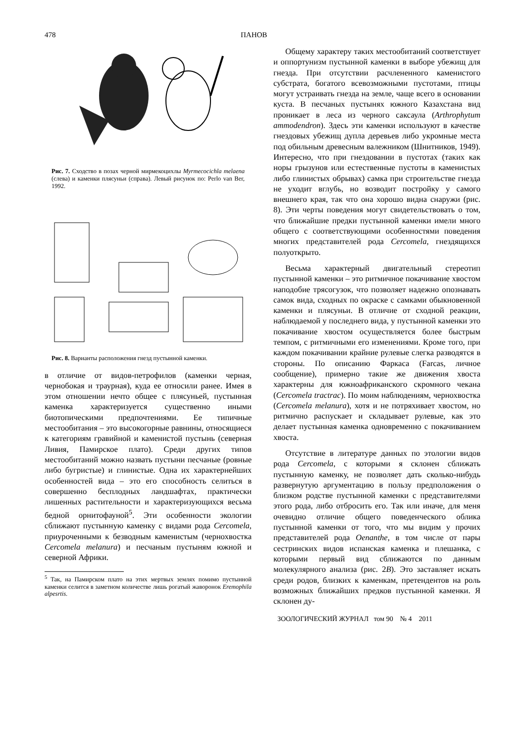478 ПАНОВ
Рис. 7. Сходство в позах черной мирмекоцихлы Myrmecocichla melaena (слева) и каменки плясуньи (справа). Левый рисунок по: Perlo van Ber, 1992.
Рис. 8. Варианты расположения гнезд пустынной каменки.
в отличие от видов-петрофилов (каменки черная, чернобокая и траурная), куда ее относили ранее. Имея в этом отношении нечто общее с плясуньей, пустынная каменка характеризуется существенно иными биотопическими предпочтениями. Ее типичные местообитания – это высокогорные равнины, относящиеся к категориям гравийной и каменистой пустынь (северная Ливия, Памирское плато). Среди других типов местообитаний можно назвать пустыни песчаные (ровные либо бугристые) и глинистые. Одна их характернейших особенностей вида – это его способность селиться в совершенно бесплодных ландшафтах, практически лишенных растительности и характеризующихся весьма бедной орнитофауной<sup>5</sup>. Эти особенности экологии сближают пустынную каменку с видами рода Cercomela, приуроченными к безводным каменистым (чернохвостка Cercomela melanura) и песчаным пустыням южной и северной Африки.
<sup>5</sup> Так, на Памирском плато на этих мертвых землях помимо пустынной каменки селится в заметном количестве лишь рогатый жаворонок Eremophila alpesrtis.
Общему характеру таких местообитаний соответствует и оппортунизм пустынной каменки в выборе убежищ для гнезда. При отсутствии расчлененного каменистого субстрата, богатого всевозможными пустотами, птицы могут устраивать гнезда на земле, чаще всего в основании куста. В песчаных пустынях южного Казахстана вид проникает в леса из черного саксаула (Arthrophytum ammodendron). Здесь эти каменки используют в качестве гнездовых убежищ дупла деревьев либо укромные места под обильным древесным валежником (Шнитников, 1949). Интересно, что при гнездовании в пустотах (таких как норы грызунов или естественные пустоты в каменистых либо глинистых обрывах) самка при строительстве гнезда не уходит вглубь, но возводит постройку у самого внешнего края, так что она хорошо видна снаружи (рис. 8). Эти черты поведения могут свидетельствовать о том, что ближайшие предки пустынной каменки имели много общего с соответствующими особенностями поведения многих представителей рода Cercomela, гнездящихся полуоткрыто.
Весьма характерный двигательный стереотип пустынной каменки – это ритмичное покачивание хвостом наподобие трясогузок, что позволяет надежно опознавать самок вида, сходных по окраске с самками обыкновенной каменки и плясуньи. В отличие от сходной реакции, наблюдаемой у последнего вида, у пустынной каменки это покачивание хвостом осуществляется более быстрым темпом, с ритмичными его изменениями. Кроме того, при каждом покачивании крайние рулевые слегка разводятся в стороны. По описанию Фаркаса (Farcas, личное сообщение), примерно такие же движения хвоста характерны для южноафриканского скромного чекана (Cercomela tractrac). По моим наблюдениям, чернохвостка (Cercomela melanura), хотя и не потряхивает хвостом, но ритмично распускает и складывает рулевые, как это делает пустынная каменка одновременно с покачиванием хвоста.
Отсутствие в литературе данных по этологии видов рода Cercomela, с которыми я склонен сближать пустынную каменку, не позволяет дать сколько-нибудь развернутую аргументацию в пользу предположения о близком родстве пустынной каменки с представителями этого рода, либо отбросить его. Так или иначе, для меня очевидно отличие общего поведенческого облика пустынной каменки от того, что мы видим у прочих представителей рода Oenanthe, в том числе от пары сестринских видов испанская каменка и плешанка, с которыми первый вид сближаются по данным молекулярного анализа (рис. 2B). Это заставляет искать среди родов, близких к каменкам, претендентов на роль возможных ближайших предков пустынной каменки. Я склонен ду-
ЗООЛОГИЧЕСКИЙ ЖУРНАЛ том 90 № 4 2011